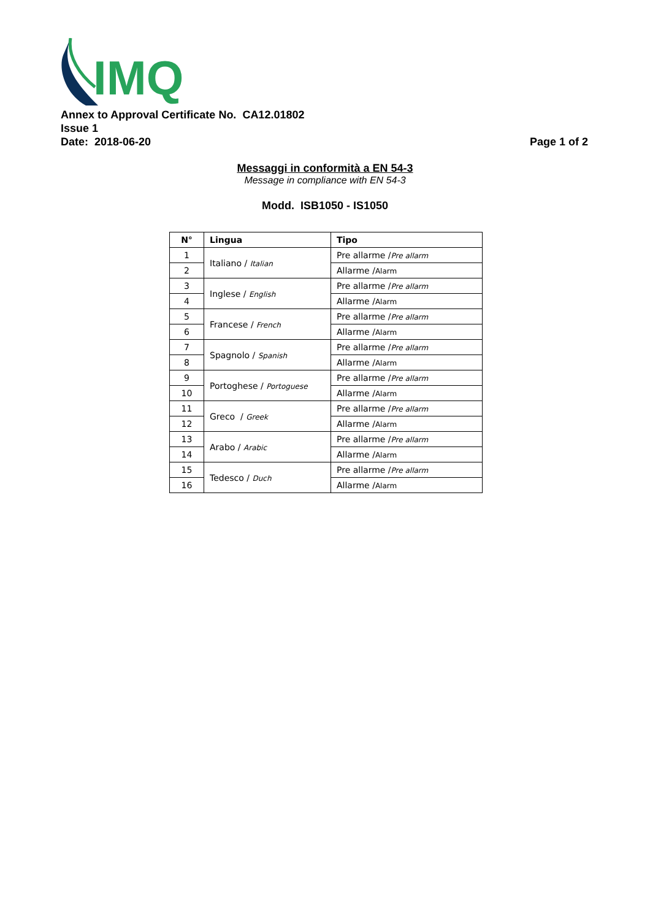IMQ
Annex to Approval Certificate No. CA12.01802
Issue 1
Date: 2018-06-20 Page 1 of 2
Messaggi in conformità a EN 54-3
Message in compliance with EN 54-3
Modd. ISB1050 - IS1050
| N° | Lingua | Tipo |
| --- | --- | --- |
| 1 | Italiano / Italian | Pre allarme / Pre allarm |
| 2 | | Allarme / Alarm |
| 3 | Inglese / English | Pre allarme / Pre allarm |
| 4 | | Allarme / Alarm |
| 5 | Francese / French | Pre allarme / Pre allarm |
| 6 | | Allarme / Alarm |
| 7 | Spagnolo / Spanish | Pre allarme / Pre allarm |
| 8 | | Allarme / Alarm |
| 9 | Portoghese / Portoguese | Pre allarme / Pre allarm |
| 10 | | Allarme / Alarm |
| 11 | Greco / Greek | Pre allarme / Pre allarm |
| 12 | | Allarme / Alarm |
| 13 | Arabo / Arabic | Pre allarme / Pre allarm |
| 14 | | Allarme / Alarm |
| 15 | Tedesco / Duch | Pre allarme / Pre allarm |
| 16 | | Allarme / Alarm |